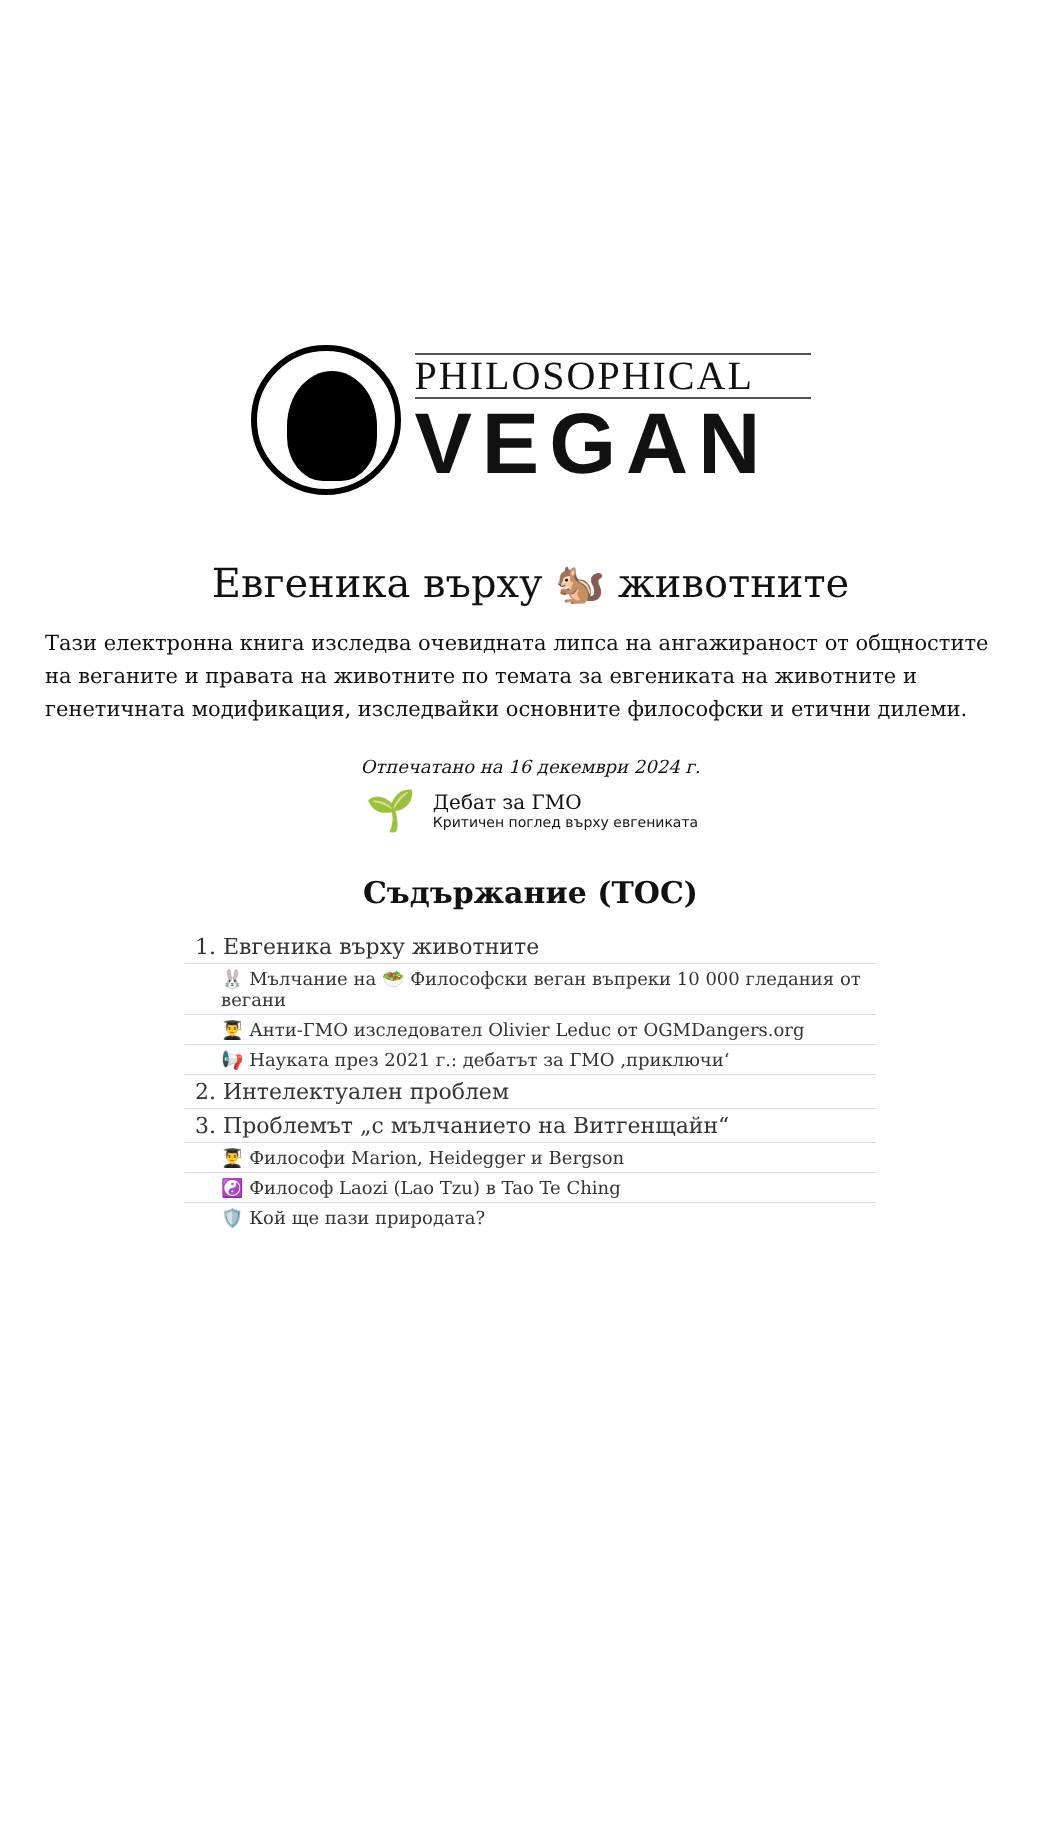PHILOSOPHICAL
VEGAN
Евгеника върху 🐿️ животните
Тази електронна книга изследва очевидната липса на ангажираност от общностите на веганите и правата на животните по темата за евгениката на животните и генетичната модификация, изследвайки основните философски и етични дилеми.
Отпечатано на 16 декември 2024 г.
🌱
Дебат за ГМО
Критичен поглед върху евгениката
Съдържание (TOC)
1. Евгеника върху животните
🐰 Мълчание на 🥗 Философски веган въпреки 10 000 гледания от вегани
👨‍🎓 Анти-ГМО изследовател Olivier Leduc от OGMDangers.org
📢 Науката през 2021 г.: дебатът за ГМО ‚приключи‘
2. Интелектуален проблем
3. Проблемът „с мълчанието на Витгенщайн“
👨‍🎓 Философи Marion, Heidegger и Bergson
☯️ Философ Laozi (Lao Tzu) в Tao Te Ching
🛡️ Кой ще пази природата?